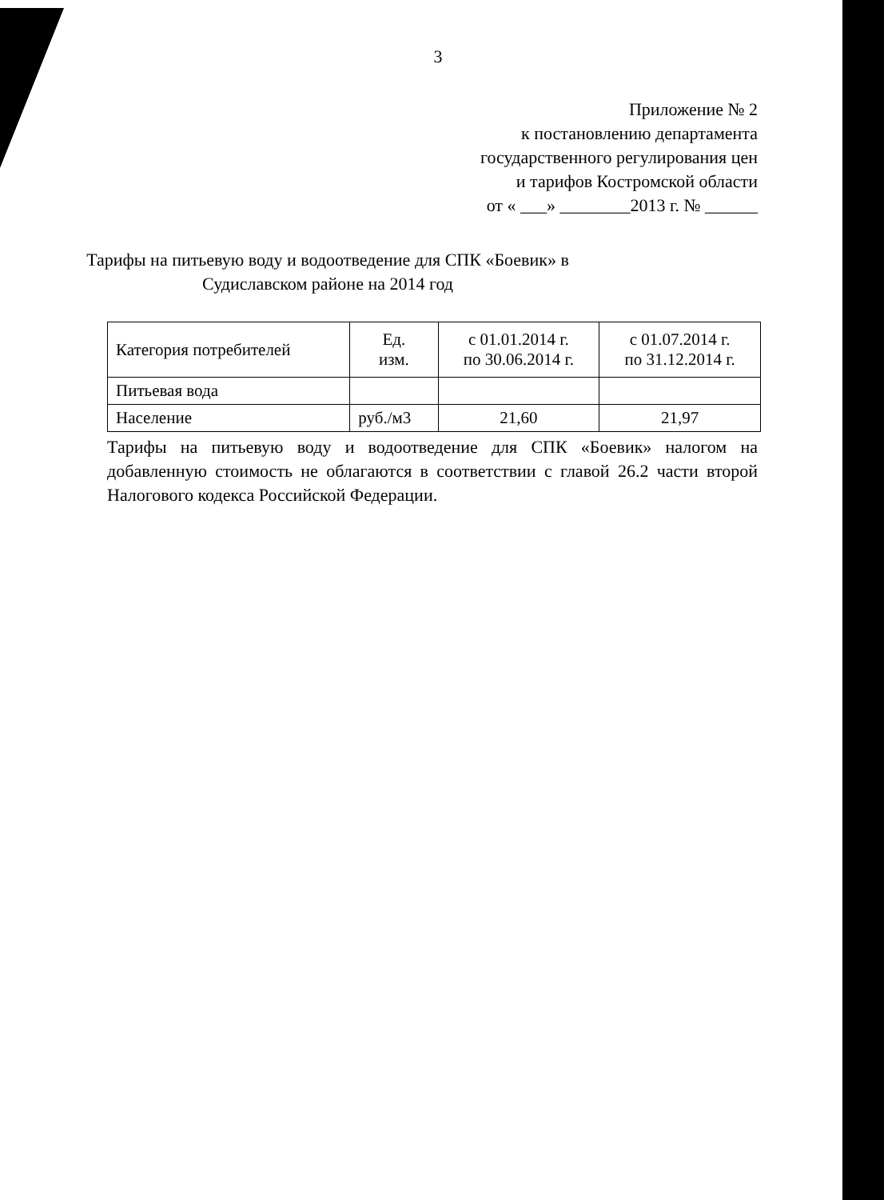3
Приложение № 2
к постановлению департамента
государственного регулирования цен
и тарифов Костромской области
от « ___» ________2013 г. № ______
Тарифы на питьевую воду и водоотведение для СПК «Боевик» в
Судиславском районе на 2014 год
| Категория потребителей | Ед. изм. | с 01.01.2014 г. по 30.06.2014 г. | с 01.07.2014 г. по 31.12.2014 г. |
| Питьевая вода | | | |
| Население | руб./м3 | 21,60 | 21,97 |
Тарифы на питьевую воду и водоотведение для СПК «Боевик» налогом на добавленную стоимость не облагаются в соответствии с главой 26.2 части второй Налогового кодекса Российской Федерации.